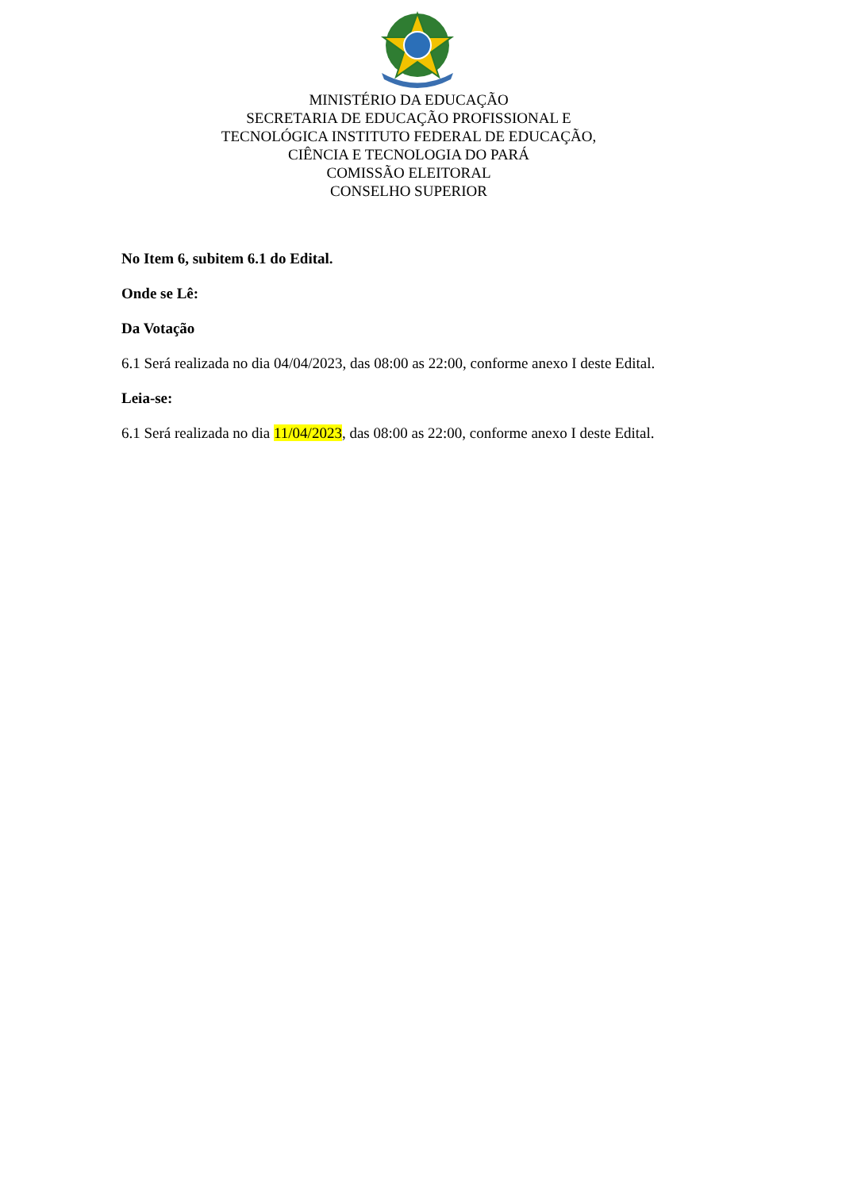MINISTÉRIO DA EDUCAÇÃO
SECRETARIA DE EDUCAÇÃO PROFISSIONAL E TECNOLÓGICA INSTITUTO FEDERAL DE EDUCAÇÃO, CIÊNCIA E TECNOLOGIA DO PARÁ
COMISSÃO ELEITORAL
CONSELHO SUPERIOR
No Item 6, subitem 6.1 do Edital.
Onde se Lê:
Da Votação
6.1 Será realizada no dia 04/04/2023, das 08:00 as 22:00, conforme anexo I deste Edital.
Leia-se:
6.1 Será realizada no dia 11/04/2023, das 08:00 as 22:00, conforme anexo I deste Edital.